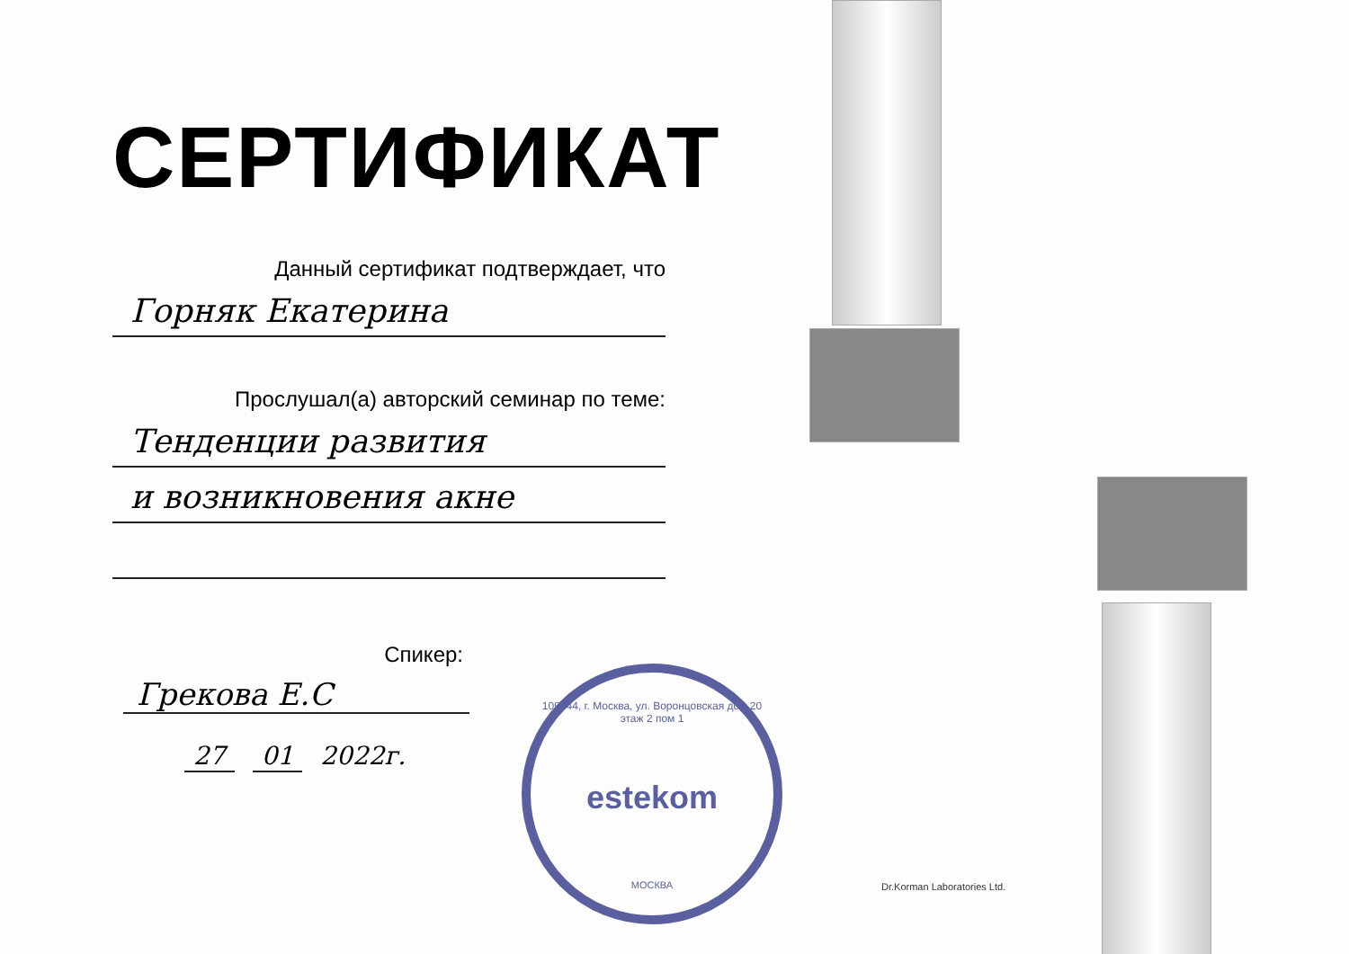СЕРТИФИКАТ
Данный сертификат подтверждает, что
Горняк Екатерина
Прослушал(а) авторский семинар по теме:
Тенденции развития
и возникновения акне
Спикер:
Грекова Е.С
27 01 2022г.
109044, г. Москва, ул. Воронцовская дом 20 этаж 2 пом 1
estekom
МОСКВА
Dr.Korman Laboratories Ltd.